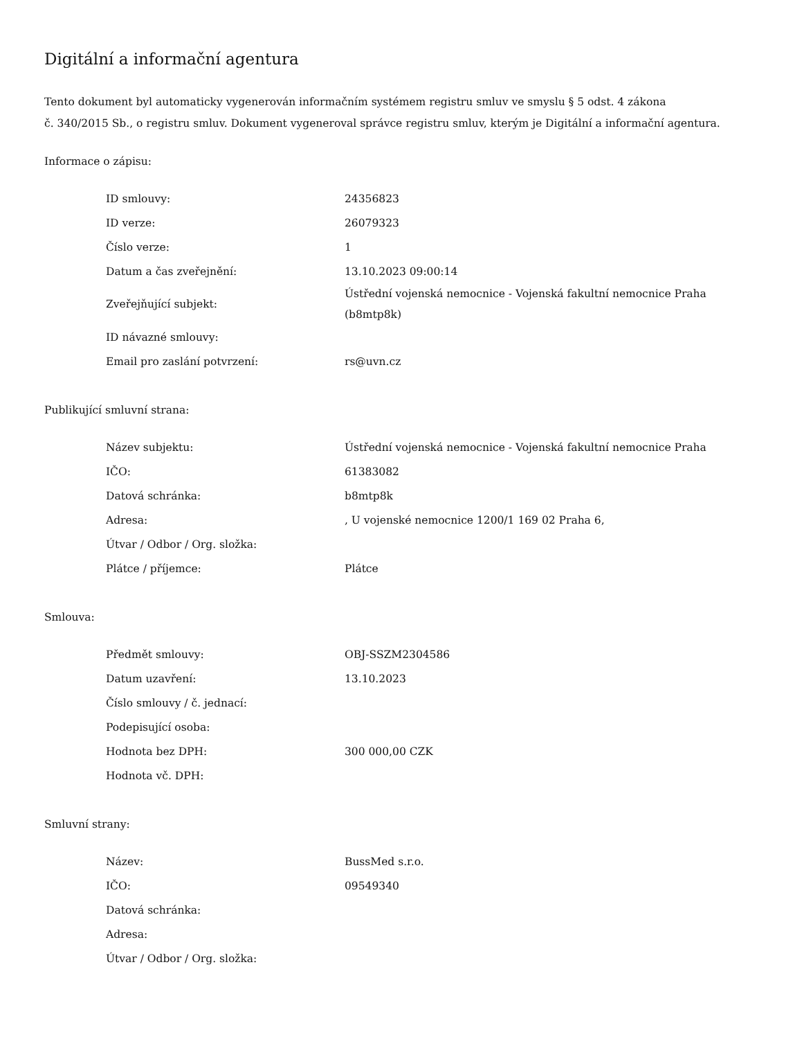Digitální a informační agentura
Tento dokument byl automaticky vygenerován informačním systémem registru smluv ve smyslu § 5 odst. 4 zákona
č. 340/2015 Sb., o registru smluv. Dokument vygeneroval správce registru smluv, kterým je Digitální a informační agentura.
Informace o zápisu:
| ID smlouvy: | 24356823 |
| ID verze: | 26079323 |
| Číslo verze: | 1 |
| Datum a čas zveřejnění: | 13.10.2023 09:00:14 |
| Zveřejňující subjekt: | Ústřední vojenská nemocnice - Vojenská fakultní nemocnice Praha (b8mtp8k) |
| ID návazné smlouvy: | |
| Email pro zaslání potvrzení: | rs@uvn.cz |
Publikující smluvní strana:
| Název subjektu: | Ústřední vojenská nemocnice - Vojenská fakultní nemocnice Praha |
| IČO: | 61383082 |
| Datová schránka: | b8mtp8k |
| Adresa: | , U vojenské nemocnice 1200/1 169 02 Praha 6, |
| Útvar / Odbor / Org. složka: | |
| Plátce / příjemce: | Plátce |
Smlouva:
| Předmět smlouvy: | OBJ-SSZM2304586 |
| Datum uzavření: | 13.10.2023 |
| Číslo smlouvy / č. jednací: | |
| Podepisující osoba: | |
| Hodnota bez DPH: | 300 000,00 CZK |
| Hodnota vč. DPH: | |
Smluvní strany:
| Název: | BussMed s.r.o. |
| IČO: | 09549340 |
| Datová schránka: | |
| Adresa: | |
| Útvar / Odbor / Org. složka: | |